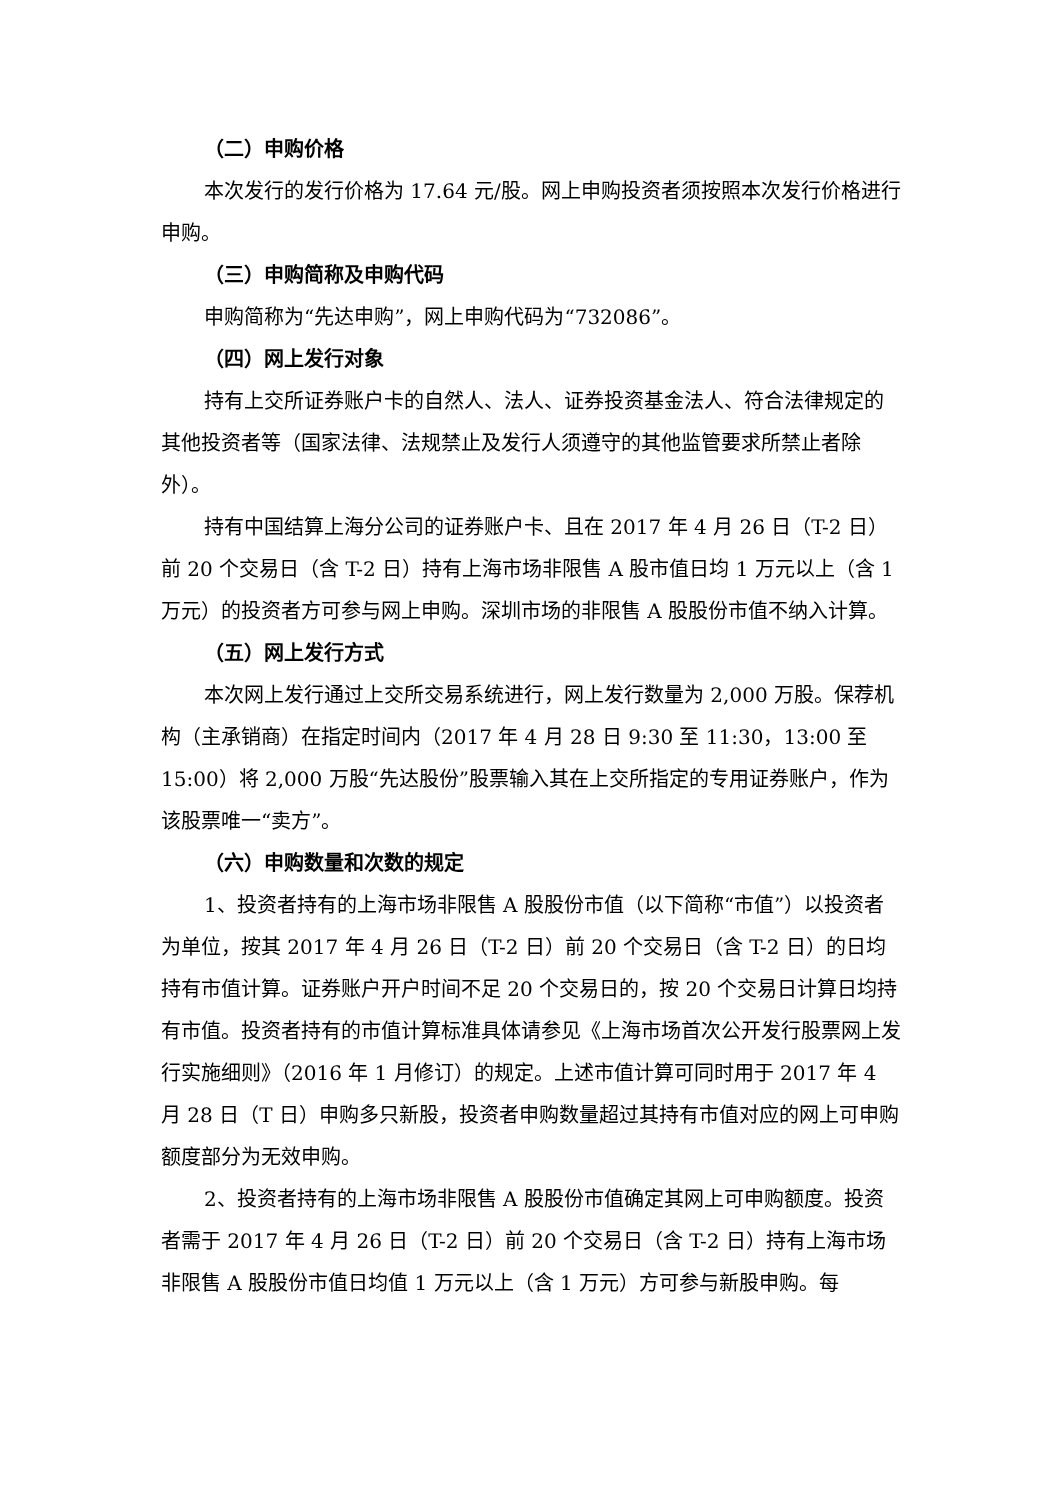（二）申购价格
本次发行的发行价格为 17.64 元/股。网上申购投资者须按照本次发行价格进行申购。
（三）申购简称及申购代码
申购简称为“先达申购”，网上申购代码为“732086”。
（四）网上发行对象
持有上交所证券账户卡的自然人、法人、证券投资基金法人、符合法律规定的其他投资者等（国家法律、法规禁止及发行人须遵守的其他监管要求所禁止者除外）。
持有中国结算上海分公司的证券账户卡、且在 2017 年 4 月 26 日（T-2 日）前 20 个交易日（含 T-2 日）持有上海市场非限售 A 股市值日均 1 万元以上（含 1 万元）的投资者方可参与网上申购。深圳市场的非限售 A 股股份市值不纳入计算。
（五）网上发行方式
本次网上发行通过上交所交易系统进行，网上发行数量为 2,000 万股。保荐机构（主承销商）在指定时间内（2017 年 4 月 28 日 9:30 至 11:30，13:00 至 15:00）将 2,000 万股“先达股份”股票输入其在上交所指定的专用证券账户，作为该股票唯一“卖方”。
（六）申购数量和次数的规定
1、投资者持有的上海市场非限售 A 股股份市值（以下简称“市值”）以投资者为单位，按其 2017 年 4 月 26 日（T-2 日）前 20 个交易日（含 T-2 日）的日均持有市值计算。证券账户开户时间不足 20 个交易日的，按 20 个交易日计算日均持有市值。投资者持有的市值计算标准具体请参见《上海市场首次公开发行股票网上发行实施细则》（2016 年 1 月修订）的规定。上述市值计算可同时用于 2017 年 4 月 28 日（T 日）申购多只新股，投资者申购数量超过其持有市值对应的网上可申购额度部分为无效申购。
2、投资者持有的上海市场非限售 A 股股份市值确定其网上可申购额度。投资者需于 2017 年 4 月 26 日（T-2 日）前 20 个交易日（含 T-2 日）持有上海市场非限售 A 股股份市值日均值 1 万元以上（含 1 万元）方可参与新股申购。每